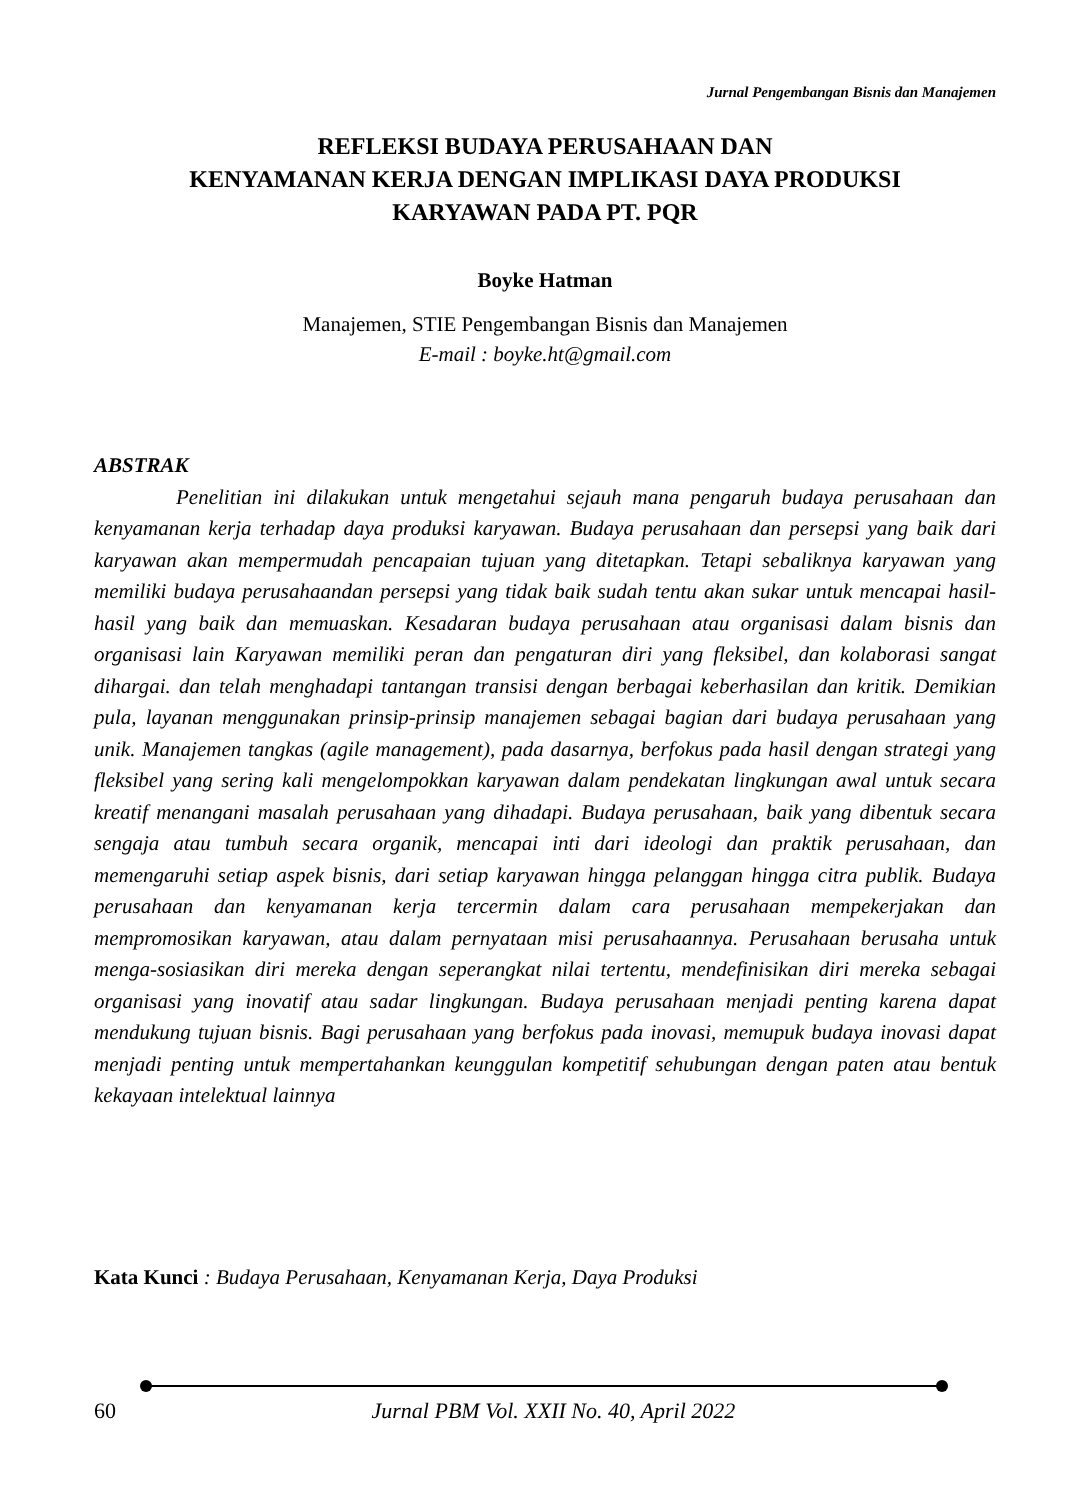Jurnal Pengembangan Bisnis dan Manajemen
REFLEKSI BUDAYA PERUSAHAAN DAN
KENYAMANAN KERJA DENGAN IMPLIKASI DAYA PRODUKSI
KARYAWAN PADA PT. PQR
Boyke Hatman
Manajemen, STIE Pengembangan Bisnis dan Manajemen
E-mail : boyke.ht@gmail.com
ABSTRAK
Penelitian ini dilakukan untuk mengetahui sejauh mana pengaruh budaya perusahaan dan kenyamanan kerja terhadap daya produksi karyawan. Budaya perusahaan dan persepsi yang baik dari karyawan akan mempermudah pencapaian tujuan yang ditetapkan. Tetapi sebaliknya karyawan yang memiliki budaya perusahaandan persepsi yang tidak baik sudah tentu akan sukar untuk mencapai hasil-hasil yang baik dan memuaskan. Kesadaran budaya perusahaan atau organisasi dalam bisnis dan organisasi lain Karyawan memiliki peran dan pengaturan diri yang fleksibel, dan kolaborasi sangat dihargai. dan telah menghadapi tantangan transisi dengan berbagai keberhasilan dan kritik. Demikian pula, layanan menggunakan prinsip-prinsip manajemen sebagai bagian dari budaya perusahaan yang unik. Manajemen tangkas (agile management), pada dasarnya, berfokus pada hasil dengan strategi yang fleksibel yang sering kali mengelompokkan karyawan dalam pendekatan lingkungan awal untuk secara kreatif menangani masalah perusahaan yang dihadapi. Budaya perusahaan, baik yang dibentuk secara sengaja atau tumbuh secara organik, mencapai inti dari ideologi dan praktik perusahaan, dan memengaruhi setiap aspek bisnis, dari setiap karyawan hingga pelanggan hingga citra publik. Budaya perusahaan dan kenyamanan kerja tercermin dalam cara perusahaan mempekerjakan dan mempromosikan karyawan, atau dalam pernyataan misi perusahaannya. Perusahaan berusaha untuk menga-sosiasikan diri mereka dengan seperangkat nilai tertentu, mendefinisikan diri mereka sebagai organisasi yang inovatif atau sadar lingkungan. Budaya perusahaan menjadi penting karena dapat mendukung tujuan bisnis. Bagi perusahaan yang berfokus pada inovasi, memupuk budaya inovasi dapat menjadi penting untuk mempertahankan keunggulan kompetitif sehubungan dengan paten atau bentuk kekayaan intelektual lainnya
Kata Kunci : Budaya Perusahaan, Kenyamanan Kerja, Daya Produksi
60 Jurnal PBM Vol. XXII No. 40, April 2022